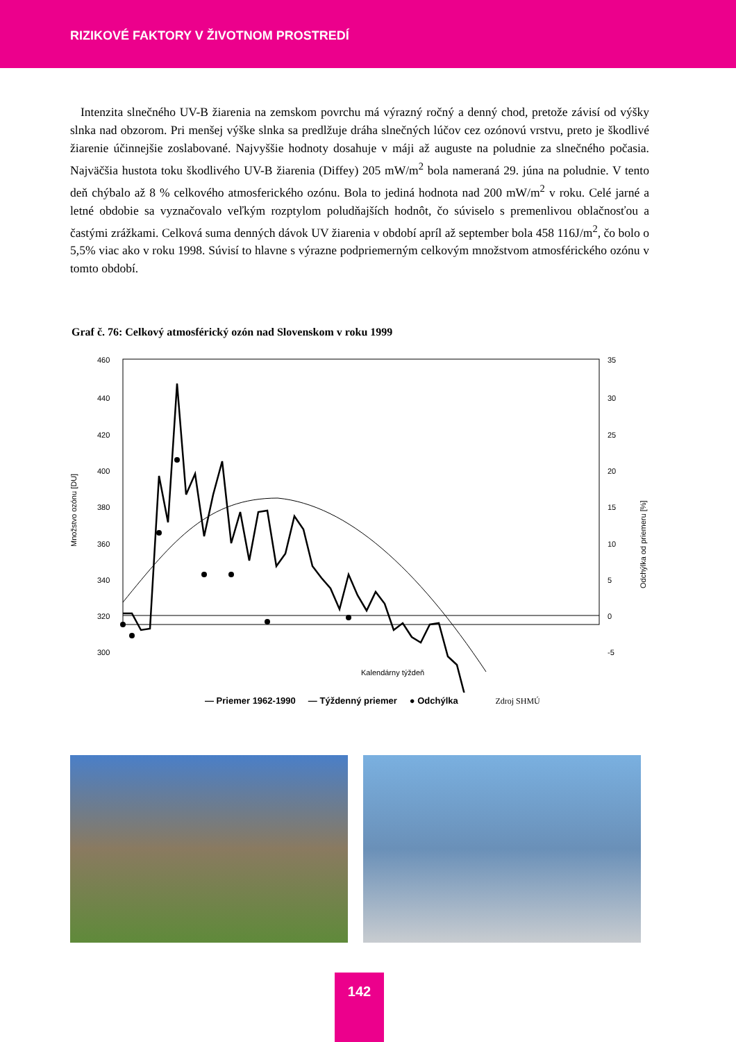RIZIKOVÉ FAKTORY V ŽIVOTNOM PROSTREDÍ
Intenzita slnečného UV-B žiarenia na zemskom povrchu má výrazný ročný a denný chod, pretože závisí od výšky slnka nad obzorom. Pri menšej výške slnka sa predlžuje dráha slnečných lúčov cez ozónovú vrstvu, preto je škodlivé žiarenie účinnejšie zoslabované. Najvyššie hodnoty dosahuje v máji až auguste na poludnie za slnečného počasia. Najväčšia hustota toku škodlivého UV-B žiarenia (Diffey) 205 mW/m<sup>2</sup> bola nameraná 29. júna na poludnie. V tento deň chýbalo až 8 % celkového atmosferického ozónu. Bola to jediná hodnota nad 200 mW/m<sup>2</sup> v roku. Celé jarné a letné obdobie sa vyznačovalo veľkým rozptylom poludňajších hodnôt, čo súviselo s premenlivou oblačnosťou a častými zrážkami. Celková suma denných dávok UV žiarenia v období apríl až september bola 458 116J/m<sup>2</sup>, čo bolo o 5,5% viac ako v roku 1998. Súvisí to hlavne s výrazne podpriemerným celkovým množstvom atmosférického ozónu v tomto období.
Graf č. 76: Celkový atmosférický ozón nad Slovenskom v roku 1999
Množstvo ozónu [DU]
460
440
420
400
380
360
340
320
300
x
35
30
25
20
15
10
5
0
-5
Odchýlka od priemeru [%]
Kalendárny týždeň
— Priemer 1962-1990 — Týždenný priemer ● Odchýlka Zdroj SHMÚ
142